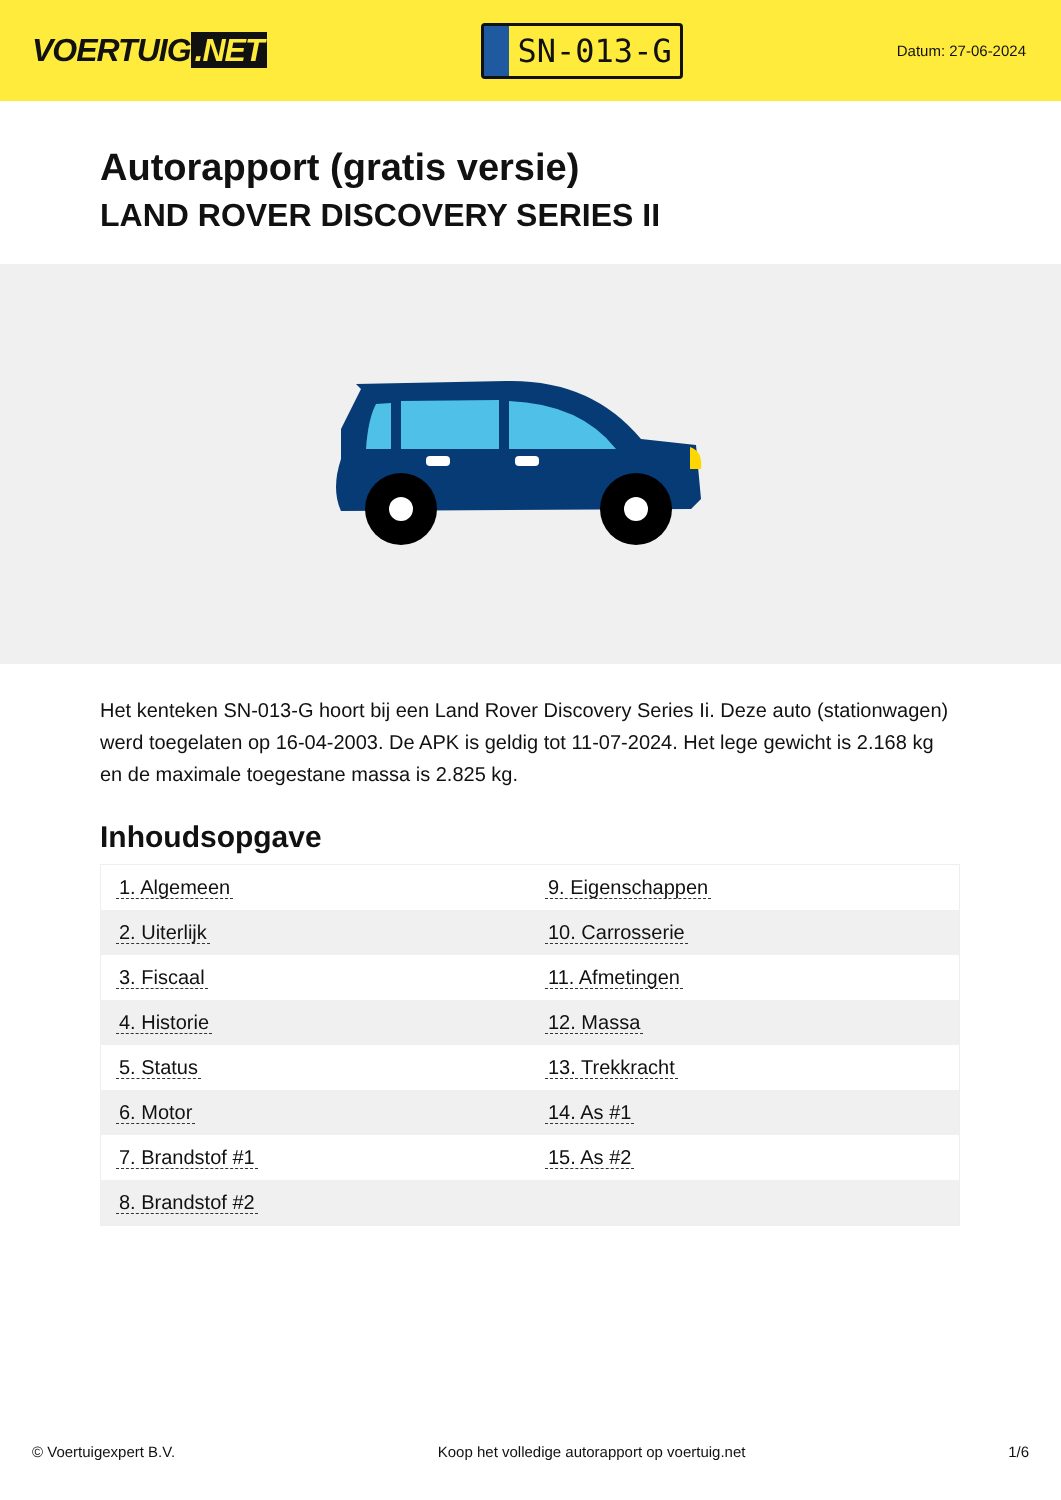VOERTUIG.NET
SN-013-G
Datum: 27-06-2024
Autorapport (gratis versie)
LAND ROVER DISCOVERY SERIES II
Het kenteken SN-013-G hoort bij een Land Rover Discovery Series Ii. Deze auto (stationwagen) werd toegelaten op 16-04-2003. De APK is geldig tot 11-07-2024. Het lege gewicht is 2.168 kg en de maximale toegestane massa is 2.825 kg.
Inhoudsopgave
| 1. Algemeen | 9. Eigenschappen |
| 2. Uiterlijk | 10. Carrosserie |
| 3. Fiscaal | 11. Afmetingen |
| 4. Historie | 12. Massa |
| 5. Status | 13. Trekkracht |
| 6. Motor | 14. As #1 |
| 7. Brandstof #1 | 15. As #2 |
| 8. Brandstof #2 | |
© Voertuigexpert B.V. Koop het volledige autorapport op voertuig.net 1/6